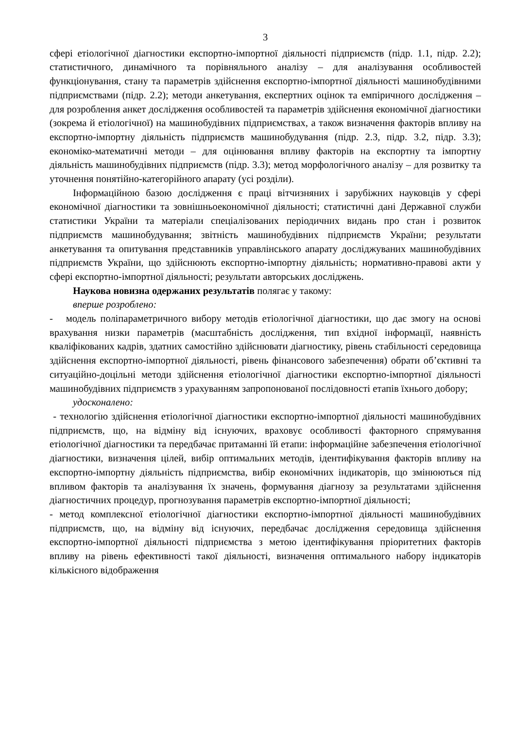3
сфері етіологічної діагностики експортно-імпортної діяльності підприємств (підр. 1.1, підр. 2.2); статистичного, динамічного та порівняльного аналізу – для аналізування особливостей функціонування, стану та параметрів здійснення експортно-імпортної діяльності машинобудівними підприємствами (підр. 2.2); методи анкетування, експертних оцінок та емпіричного дослідження – для розроблення анкет дослідження особливостей та параметрів здійснення економічної діагностики (зокрема й етіологічної) на машинобудівних підприємствах, а також визначення факторів впливу на експортно-імпортну діяльність підприємств машинобудування (підр. 2.3, підр. 3.2, підр. 3.3); економіко-математичні методи – для оцінювання впливу факторів на експортну та імпортну діяльність машинобудівних підприємств (підр. 3.3); метод морфологічного аналізу – для розвитку та уточнення понятійно-категорійного апарату (усі розділи).
Інформаційною базою дослідження є праці вітчизняних і зарубіжних науковців у сфері економічної діагностики та зовнішньоекономічної діяльності; статистичні дані Державної служби статистики України та матеріали спеціалізованих періодичних видань про стан і розвиток підприємств машинобудування; звітність машинобудівних підприємств України; результати анкетування та опитування представників управлінського апарату досліджуваних машинобудівних підприємств України, що здійснюють експортно-імпортну діяльність; нормативно-правові акти у сфері експортно-імпортної діяльності; результати авторських досліджень.
Наукова новизна одержаних результатів полягає у такому:
вперше розроблено:
- модель поліпараметричного вибору методів етіологічної діагностики, що дає змогу на основі врахування низки параметрів (масштабність дослідження, тип вхідної інформації, наявність кваліфікованих кадрів, здатних самостійно здійснювати діагностику, рівень стабільності середовища здійснення експортно-імпортної діяльності, рівень фінансового забезпечення) обрати об’єктивні та ситуаційно-доцільні методи здійснення етіологічної діагностики експортно-імпортної діяльності машинобудівних підприємств з урахуванням запропонованої послідовності етапів їхнього добору;
удосконалено:
- технологію здійснення етіологічної діагностики експортно-імпортної діяльності машинобудівних підприємств, що, на відміну від існуючих, враховує особливості факторного спрямування етіологічної діагностики та передбачає притаманні їй етапи: інформаційне забезпечення етіологічної діагностики, визначення цілей, вибір оптимальних методів, ідентифікування факторів впливу на експортно-імпортну діяльність підприємства, вибір економічних індикаторів, що змінюються під впливом факторів та аналізування їх значень, формування діагнозу за результатами здійснення діагностичних процедур, прогнозування параметрів експортно-імпортної діяльності;
- метод комплексної етіологічної діагностики експортно-імпортної діяльності машинобудівних підприємств, що, на відміну від існуючих, передбачає дослідження середовища здійснення експортно-імпортної діяльності підприємства з метою ідентифікування пріоритетних факторів впливу на рівень ефективності такої діяльності, визначення оптимального набору індикаторів кількісного відображення